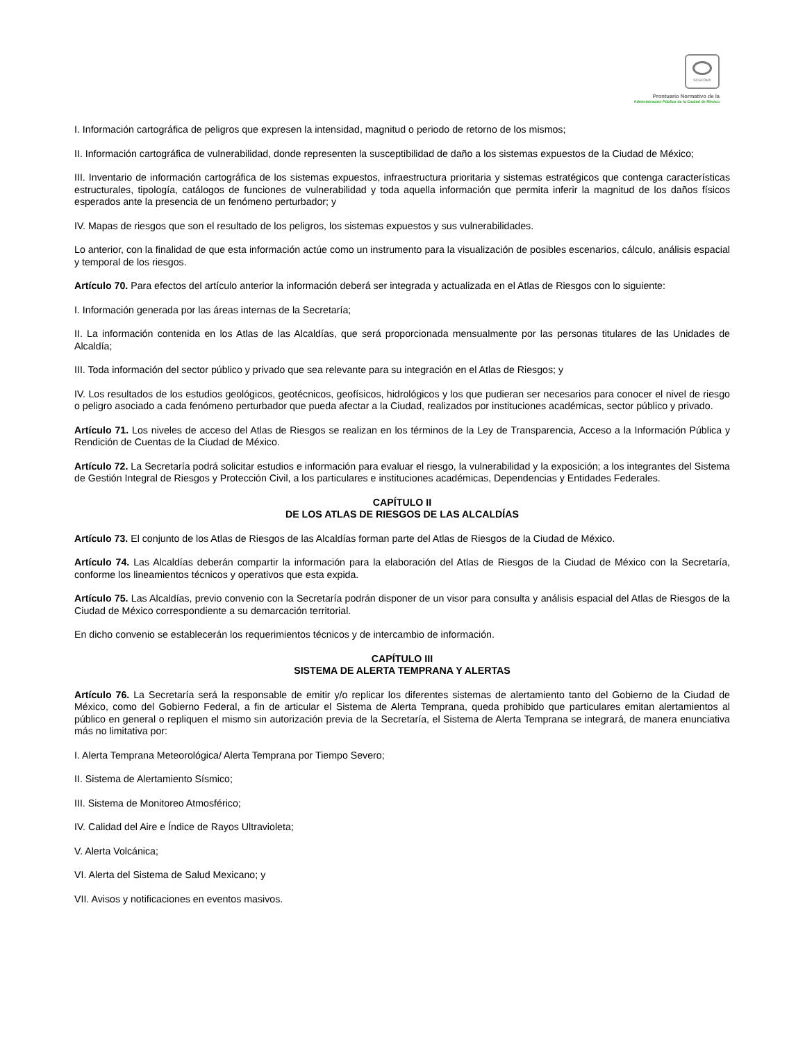SCGCDMX
Prontuario Normativo de la
Administración Pública de la Ciudad de México
I. Información cartográfica de peligros que expresen la intensidad, magnitud o periodo de retorno de los mismos;
II. Información cartográfica de vulnerabilidad, donde representen la susceptibilidad de daño a los sistemas expuestos de la Ciudad de México;
III. Inventario de información cartográfica de los sistemas expuestos, infraestructura prioritaria y sistemas estratégicos que contenga características estructurales, tipología, catálogos de funciones de vulnerabilidad y toda aquella información que permita inferir la magnitud de los daños físicos esperados ante la presencia de un fenómeno perturbador; y
IV. Mapas de riesgos que son el resultado de los peligros, los sistemas expuestos y sus vulnerabilidades.
Lo anterior, con la finalidad de que esta información actúe como un instrumento para la visualización de posibles escenarios, cálculo, análisis espacial y temporal de los riesgos.
Artículo 70. Para efectos del artículo anterior la información deberá ser integrada y actualizada en el Atlas de Riesgos con lo siguiente:
I. Información generada por las áreas internas de la Secretaría;
II. La información contenida en los Atlas de las Alcaldías, que será proporcionada mensualmente por las personas titulares de las Unidades de Alcaldía;
III. Toda información del sector público y privado que sea relevante para su integración en el Atlas de Riesgos; y
IV. Los resultados de los estudios geológicos, geotécnicos, geofísicos, hidrológicos y los que pudieran ser necesarios para conocer el nivel de riesgo o peligro asociado a cada fenómeno perturbador que pueda afectar a la Ciudad, realizados por instituciones académicas, sector público y privado.
Artículo 71. Los niveles de acceso del Atlas de Riesgos se realizan en los términos de la Ley de Transparencia, Acceso a la Información Pública y Rendición de Cuentas de la Ciudad de México.
Artículo 72. La Secretaría podrá solicitar estudios e información para evaluar el riesgo, la vulnerabilidad y la exposición; a los integrantes del Sistema de Gestión Integral de Riesgos y Protección Civil, a los particulares e instituciones académicas, Dependencias y Entidades Federales.
CAPÍTULO II
DE LOS ATLAS DE RIESGOS DE LAS ALCALDÍAS
Artículo 73. El conjunto de los Atlas de Riesgos de las Alcaldías forman parte del Atlas de Riesgos de la Ciudad de México.
Artículo 74. Las Alcaldías deberán compartir la información para la elaboración del Atlas de Riesgos de la Ciudad de México con la Secretaría, conforme los lineamientos técnicos y operativos que esta expida.
Artículo 75. Las Alcaldías, previo convenio con la Secretaría podrán disponer de un visor para consulta y análisis espacial del Atlas de Riesgos de la Ciudad de México correspondiente a su demarcación territorial.
En dicho convenio se establecerán los requerimientos técnicos y de intercambio de información.
CAPÍTULO III
SISTEMA DE ALERTA TEMPRANA Y ALERTAS
Artículo 76. La Secretaría será la responsable de emitir y/o replicar los diferentes sistemas de alertamiento tanto del Gobierno de la Ciudad de México, como del Gobierno Federal, a fin de articular el Sistema de Alerta Temprana, queda prohibido que particulares emitan alertamientos al público en general o repliquen el mismo sin autorización previa de la Secretaría, el Sistema de Alerta Temprana se integrará, de manera enunciativa más no limitativa por:
I. Alerta Temprana Meteorológica/ Alerta Temprana por Tiempo Severo;
II. Sistema de Alertamiento Sísmico;
III. Sistema de Monitoreo Atmosférico;
IV. Calidad del Aire e Índice de Rayos Ultravioleta;
V. Alerta Volcánica;
VI. Alerta del Sistema de Salud Mexicano; y
VII. Avisos y notificaciones en eventos masivos.